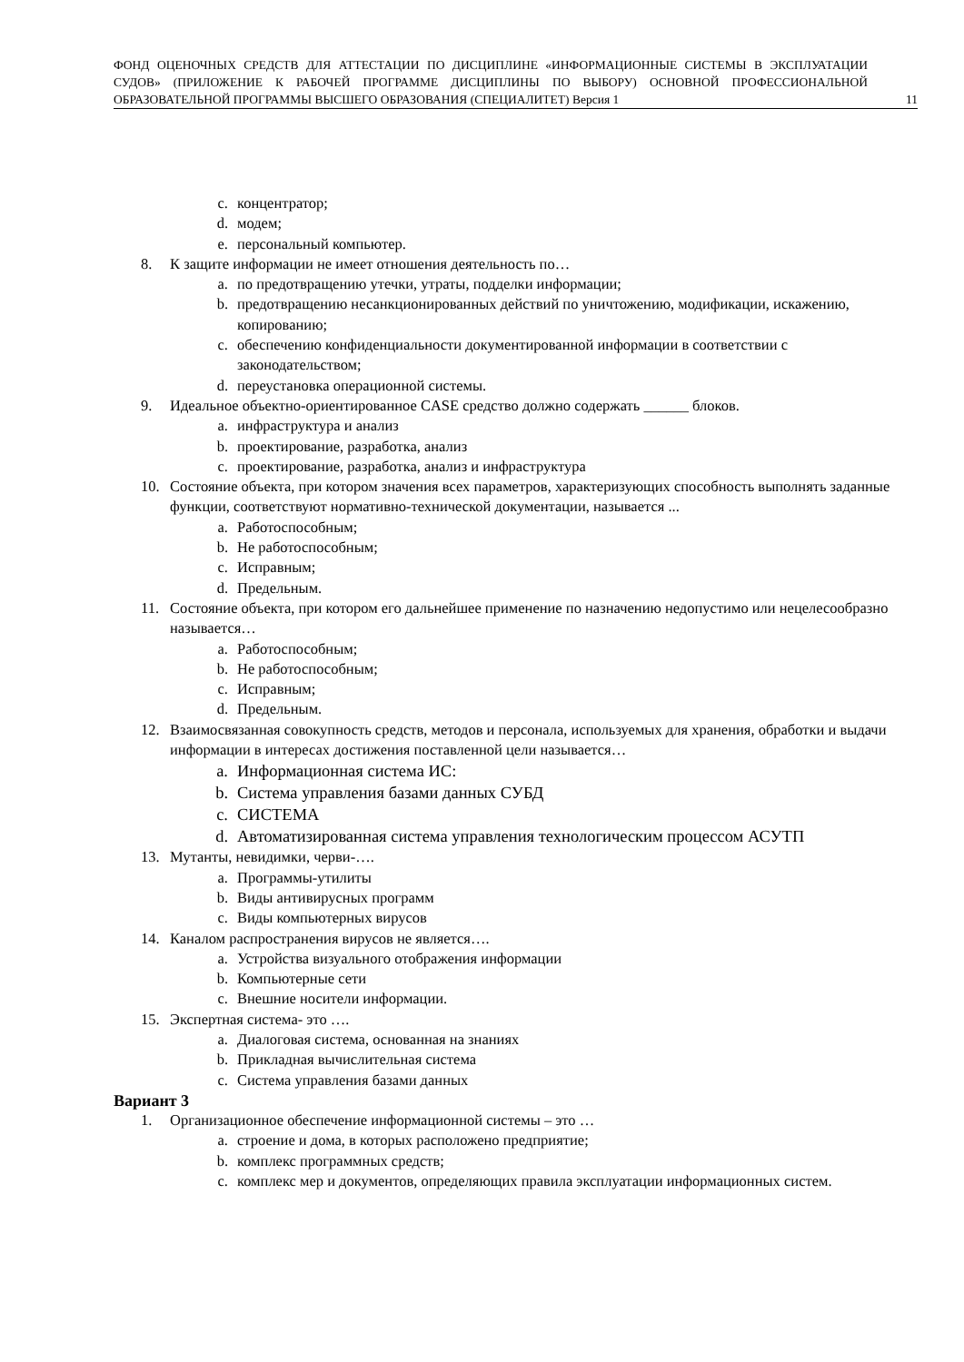ФОНД ОЦЕНОЧНЫХ СРЕДСТВ ДЛЯ АТТЕСТАЦИИ ПО ДИСЦИПЛИНЕ «ИНФОРМАЦИОННЫЕ СИСТЕМЫ В ЭКСПЛУАТАЦИИ СУДОВ» (ПРИЛОЖЕНИЕ К РАБОЧЕЙ ПРОГРАММЕ ДИСЦИПЛИНЫ ПО ВЫБОРУ) ОСНОВНОЙ ПРОФЕССИОНАЛЬНОЙ ОБРАЗОВАТЕЛЬНОЙ ПРОГРАММЫ ВЫСШЕГО ОБРАЗОВАНИЯ (СПЕЦИАЛИТЕТ) Версия 1
11
c. концентратор;
d. модем;
e. персональный компьютер.
8. К защите информации не имеет отношения деятельность по…
a. по предотвращению утечки, утраты, подделки информации;
b. предотвращению несанкционированных действий по уничтожению, модификации, искажению, копированию;
c. обеспечению конфиденциальности документированной информации в соответствии с законодательством;
d. переустановка операционной системы.
9. Идеальное объектно-ориентированное CASE средство должно содержать ______ блоков.
a. инфраструктура и анализ
b. проектирование, разработка, анализ
c. проектирование, разработка, анализ и инфраструктура
10. Состояние объекта, при котором значения всех параметров, характеризующих способность выполнять заданные функции, соответствуют нормативно-технической документации, называется ...
a. Работоспособным;
b. Не работоспособным;
c. Исправным;
d. Предельным.
11. Состояние объекта, при котором его дальнейшее применение по назначению недопустимо или нецелесообразно называется…
a. Работоспособным;
b. Не работоспособным;
c. Исправным;
d. Предельным.
12. Взаимосвязанная совокупность средств, методов и персонала, используемых для хранения, обработки и выдачи информации в интересах достижения поставленной цели называется…
a. Информационная система ИС:
b. Система управления базами данных СУБД
c. СИСТЕМА
d. Автоматизированная система управления технологическим процессом АСУТП
13. Мутанты, невидимки, черви-….
a. Программы-утилиты
b. Виды антивирусных программ
c. Виды компьютерных вирусов
14. Каналом распространения вирусов не является….
a. Устройства визуального отображения информации
b. Компьютерные сети
c. Внешние носители информации.
15. Экспертная система- это ….
a. Диалоговая система, основанная на знаниях
b. Прикладная вычислительная система
c. Система управления базами данных
Вариант 3
1. Организационное обеспечение информационной системы – это …
a. строение и дома, в которых расположено предприятие;
b. комплекс программных средств;
c. комплекс мер и документов, определяющих правила эксплуатации информационных систем.